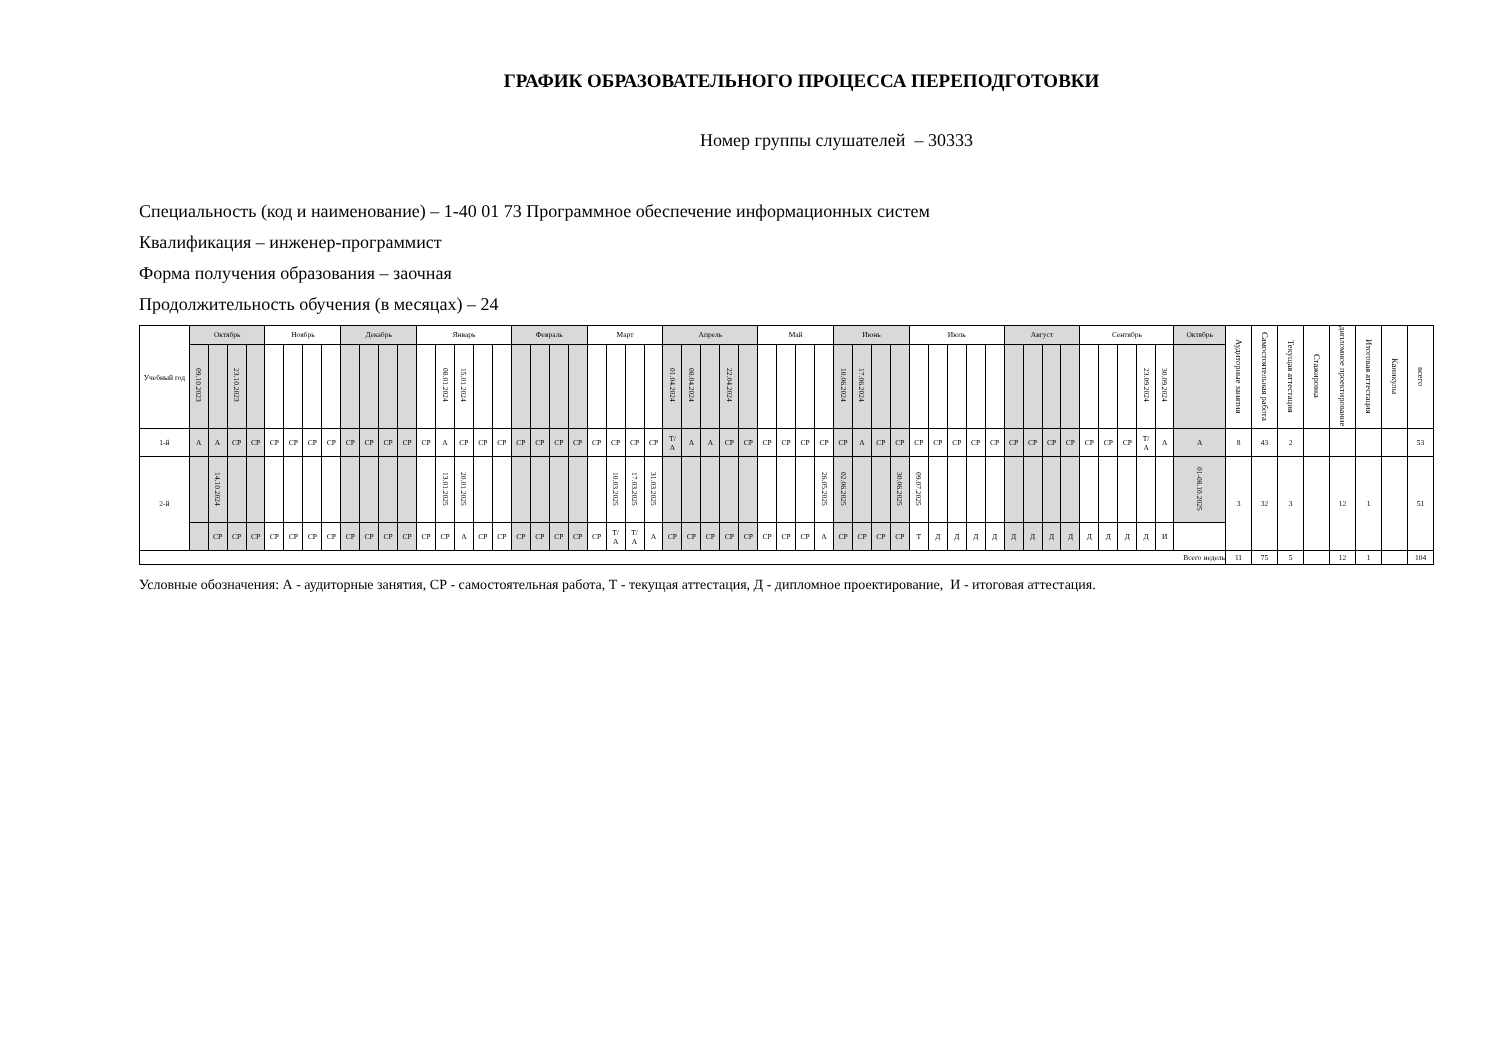ГРАФИК ОБРАЗОВАТЕЛЬНОГО ПРОЦЕССА ПЕРЕПОДГОТОВКИ
Номер группы слушателей – 30333
Специальность (код и наименование) – 1-40 01 73 Программное обеспечение информационных систем
Квалификация – инженер-программист
Форма получения образования – заочная
Продолжительность обучения (в месяцах) – 24
| Учебный год | Октябрь | | | | Ноябрь | | | | Декабрь | | | | Январь | | | | | Февраль | | | | Март | | | | Апрель | | | | | Май | | | | Июнь | | | | Июль | | | | | Август | | | | Сентябрь | | | | | Октябрь | Аудиторные занятия | Самостоятельная работа | Текущая аттестация | Стажировка | дипломное проектирование | Итоговая аттестация | Каникулы | всего |
| --- | --- | --- | --- | --- | --- | --- | --- | --- | --- | --- | --- | --- | --- | --- | --- | --- | --- | --- | --- | --- | --- | --- | --- | --- | --- | --- | --- | --- | --- | --- | --- | --- | --- | --- | --- | --- | --- | --- | --- | --- | --- | --- | --- | --- | --- | --- | --- | --- | --- | --- | --- | --- | --- | --- | --- | --- | --- | --- | --- | --- | --- |
| | 09.10.2023 | | 23.10.2023 | | | | | | | | | | | 08.01.2024 | 15.01.2024 | | | | | | | | | | | 01.04.2024 | 08.04.2024 | | 22.04.2024 | | | | | | 10.06.2024 | 17.06.2024 | | | | | | | | | | | | | | | 23.09.2024 | 30.09.2024 | | | | | | | | | |
| 1-й | А | А | СР | СР | СР | СР | СР | СР | СР | СР | СР | СР | СР | А | СР | СР | СР | СР | СР | СР | СР | СР | СР | СР | СР | Т/ А | А | А | СР | СР | СР | СР | СР | СР | СР | А | СР | СР | СР | СР | СР | СР | СР | СР | СР | СР | СР | СР | СР | СР | Т/ А | А | А | 8 | 43 | 2 | | | | | 53 |
| 2-й | | 14.10.2024 | | | | | | | | | | | | 13.01.2025 | 20.01.2025 | | | | | | | | 10.03.2025 | 17.03.2025 | 31.03.2025 | | | | | | | | | 26.05.2025 | 02.06.2025 | | | 30.06.2025 | 09.07.2025 | | | | | | | | | | | | | | 01-08.10.2025 | 3 | 32 | 3 | | 12 | 1 | | 51 |
| | | СР | СР | СР | СР | СР | СР | СР | СР | СР | СР | СР | СР | СР | А | СР | СР | СР | СР | СР | СР | СР | Т/ А | Т/ А | А | СР | СР | СР | СР | СР | СР | СР | СР | А | СР | СР | СР | СР | Т | Д | Д | Д | Д | Д | Д | Д | Д | Д | Д | Д | Д | И | | | | | | | | | |
| Всего недель | | | | | | | | | | | | | | | | | | | | | | | | | | | | | | | | | | | | | | | | | | | | | | | | | | | | | | 11 | 75 | 5 | | 12 | 1 | | 104 |
Условные обозначения: А - аудиторные занятия, СР - самостоятельная работа, Т - текущая аттестация, Д - дипломное проектирование, И - итоговая аттестация.